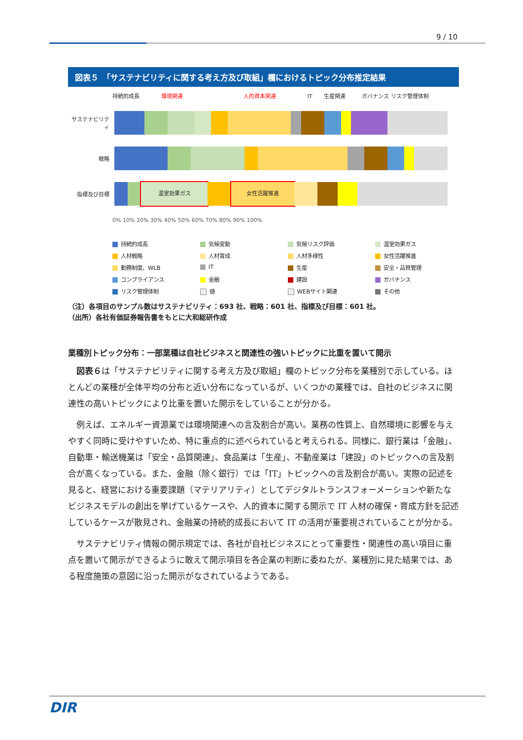9 / 10
図表５　「サステナビリティに関する考え方及び取組」欄におけるトピック分布推定結果
持続的成長 環境関連 人的資本関連 IT 生産関連 ガバナンス リスク管理体制
サステナビリティ
戦略
指標及び目標
温室効果ガス 女性活躍推進
0% 10% 20% 30% 40% 50% 60% 70% 80% 90% 100%
持続的成長
気候変動
気候リスク評価
温室効果ガス
人材戦略
人材育成
人材多様性
女性活躍推進
勤務制度、WLB
IT
生産
安全・品質管理
コンプライアンス
金融
建設
ガバナンス
リスク管理体制
値
WEBサイト関連
その他
（注）各項目のサンプル数はサステナビリティ：693 社、戦略：601 社、指標及び目標：601 社。
（出所）各社有価証券報告書をもとに大和総研作成
業種別トピック分布：一部業種は自社ビジネスと関連性の強いトピックに比重を置いて開示
図表６は「サステナビリティに関する考え方及び取組」欄のトピック分布を業種別で示している。ほとんどの業種が全体平均の分布と近い分布になっているが、いくつかの業種では、自社のビジネスに関連性の高いトピックにより比重を置いた開示をしていることが分かる。
例えば、エネルギー資源業では環境関連への言及割合が高い。業務の性質上、自然環境に影響を与えやすく同時に受けやすいため、特に重点的に述べられていると考えられる。同様に、銀行業は「金融」、自動車・輸送機業は「安全・品質関連」、食品業は「生産」、不動産業は「建設」のトピックへの言及割合が高くなっている。また、金融（除く銀行）では「IT」トピックへの言及割合が高い。実際の記述を見ると、経営における重要課題（マテリアリティ）としてデジタルトランスフォーメーションや新たなビジネスモデルの創出を挙げているケースや、人的資本に関する開示で IT 人材の確保・育成方針を記述しているケースが散見され、金融業の持続的成長において IT の活用が重要視されていることが分かる。
サステナビリティ情報の開示規定では、各社が自社ビジネスにとって重要性・関連性の高い項目に重点を置いて開示ができるように敢えて開示項目を各企業の判断に委ねたが、業種別に見た結果では、ある程度施策の意図に沿った開示がなされているようである。
DIR